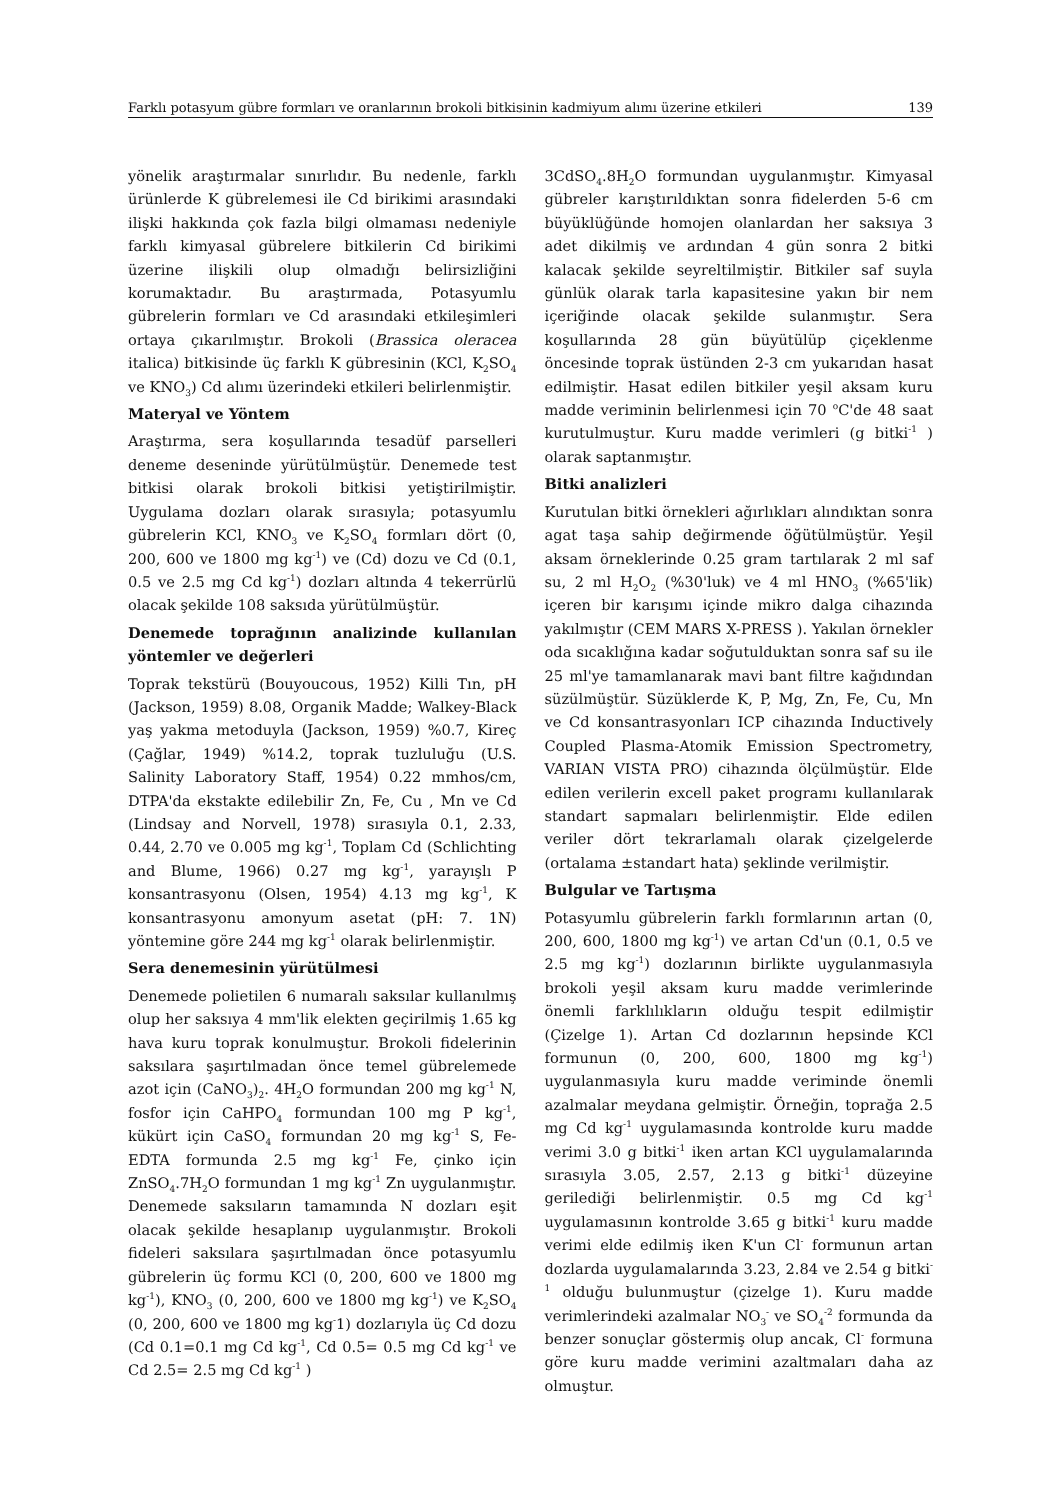Farklı potasyum gübre formları ve oranlarının brokoli bitkisinin kadmiyum alımı üzerine etkileri 139
yönelik araştırmalar sınırlıdır. Bu nedenle, farklı ürünlerde K gübrelemesi ile Cd birikimi arasındaki ilişki hakkında çok fazla bilgi olmaması nedeniyle farklı kimyasal gübrelere bitkilerin Cd birikimi üzerine ilişkili olup olmadığı belirsizliğini korumaktadır. Bu araştırmada, Potasyumlu gübrelerin formları ve Cd arasındaki etkileşimleri ortaya çıkarılmıştır. Brokoli (Brassica oleracea italica) bitkisinde üç farklı K gübresinin (KCl, K<sub>2</sub>SO<sub>4</sub> ve KNO<sub>3</sub>) Cd alımı üzerindeki etkileri belirlenmiştir.
Materyal ve Yöntem
Araştırma, sera koşullarında tesadüf parselleri deneme deseninde yürütülmüştür. Denemede test bitkisi olarak brokoli bitkisi yetiştirilmiştir. Uygulama dozları olarak sırasıyla; potasyumlu gübrelerin KCl, KNO<sub>3</sub> ve K<sub>2</sub>SO<sub>4</sub> formları dört (0, 200, 600 ve 1800 mg kg<sup>-1</sup>) ve (Cd) dozu ve Cd (0.1, 0.5 ve 2.5 mg Cd kg<sup>-1</sup>) dozları altında 4 tekerrürlü olacak şekilde 108 saksıda yürütülmüştür.
Denemede toprağının analizinde kullanılan yöntemler ve değerleri
Toprak tekstürü (Bouyoucous, 1952) Killi Tın, pH (Jackson, 1959) 8.08, Organik Madde; Walkey-Black yaş yakma metoduyla (Jackson, 1959) %0.7, Kireç (Çağlar, 1949) %14.2, toprak tuzluluğu (U.S. Salinity Laboratory Staff, 1954) 0.22 mmhos/cm, DTPA'da ekstakte edilebilir Zn, Fe, Cu , Mn ve Cd (Lindsay and Norvell, 1978) sırasıyla 0.1, 2.33, 0.44, 2.70 ve 0.005 mg kg<sup>-1</sup>, Toplam Cd (Schlichting and Blume, 1966) 0.27 mg kg<sup>-1</sup>, yarayışlı P konsantrasyonu (Olsen, 1954) 4.13 mg kg<sup>-1</sup>, K konsantrasyonu amonyum asetat (pH: 7. 1N) yöntemine göre 244 mg kg<sup>-1</sup> olarak belirlenmiştir.
Sera denemesinin yürütülmesi
Denemede polietilen 6 numaralı saksılar kullanılmış olup her saksıya 4 mm'lik elekten geçirilmiş 1.65 kg hava kuru toprak konulmuştur. Brokoli fidelerinin saksılara şaşırtılmadan önce temel gübrelemede azot için (CaNO<sub>3</sub>)<sub>2</sub>. 4H<sub>2</sub>O formundan 200 mg kg<sup>-1</sup> N, fosfor için CaHPO<sub>4</sub> formundan 100 mg P kg<sup>-1</sup>, kükürt için CaSO<sub>4</sub> formundan 20 mg kg<sup>-1</sup> S, Fe-EDTA formunda 2.5 mg kg<sup>-1</sup> Fe, çinko için ZnSO<sub>4</sub>.7H<sub>2</sub>O formundan 1 mg kg<sup>-1</sup> Zn uygulanmıştır. Denemede saksıların tamamında N dozları eşit olacak şekilde hesaplanıp uygulanmıştır. Brokoli fideleri saksılara şaşırtılmadan önce potasyumlu gübrelerin üç formu KCl (0, 200, 600 ve 1800 mg kg<sup>-1</sup>), KNO<sub>3</sub> (0, 200, 600 ve 1800 mg kg<sup>-1</sup>) ve K<sub>2</sub>SO<sub>4</sub> (0, 200, 600 ve 1800 mg kg<sup>-</sup>1) dozlarıyla üç Cd dozu (Cd 0.1=0.1 mg Cd kg<sup>-1</sup>, Cd 0.5= 0.5 mg Cd kg<sup>-1</sup> ve Cd 2.5= 2.5 mg Cd kg<sup>-1</sup> )
3CdSO<sub>4</sub>.8H<sub>2</sub>O formundan uygulanmıştır. Kimyasal gübreler karıştırıldıktan sonra fidelerden 5-6 cm büyüklüğünde homojen olanlardan her saksıya 3 adet dikilmiş ve ardından 4 gün sonra 2 bitki kalacak şekilde seyreltilmiştir. Bitkiler saf suyla günlük olarak tarla kapasitesine yakın bir nem içeriğinde olacak şekilde sulanmıştır. Sera koşullarında 28 gün büyütülüp çiçeklenme öncesinde toprak üstünden 2-3 cm yukarıdan hasat edilmiştir. Hasat edilen bitkiler yeşil aksam kuru madde veriminin belirlenmesi için 70 <sup>o</sup>C'de 48 saat kurutulmuştur. Kuru madde verimleri (g bitki<sup>-1</sup> ) olarak saptanmıştır.
Bitki analizleri
Kurutulan bitki örnekleri ağırlıkları alındıktan sonra agat taşa sahip değirmende öğütülmüştür. Yeşil aksam örneklerinde 0.25 gram tartılarak 2 ml saf su, 2 ml H<sub>2</sub>O<sub>2</sub> (%30'luk) ve 4 ml HNO<sub>3</sub> (%65'lik) içeren bir karışımı içinde mikro dalga cihazında yakılmıştır (CEM MARS X-PRESS ). Yakılan örnekler oda sıcaklığına kadar soğutulduktan sonra saf su ile 25 ml'ye tamamlanarak mavi bant filtre kağıdından süzülmüştür. Süzüklerde K, P, Mg, Zn, Fe, Cu, Mn ve Cd konsantrasyonları ICP cihazında Inductively Coupled Plasma-Atomik Emission Spectrometry, VARIAN VISTA PRO) cihazında ölçülmüştür. Elde edilen verilerin excell paket programı kullanılarak standart sapmaları belirlenmiştir. Elde edilen veriler dört tekrarlamalı olarak çizelgelerde (ortalama ±standart hata) şeklinde verilmiştir.
Bulgular ve Tartışma
Potasyumlu gübrelerin farklı formlarının artan (0, 200, 600, 1800 mg kg<sup>-1</sup>) ve artan Cd'un (0.1, 0.5 ve 2.5 mg kg<sup>-1</sup>) dozlarının birlikte uygulanmasıyla brokoli yeşil aksam kuru madde verimlerinde önemli farklılıkların olduğu tespit edilmiştir (Çizelge 1). Artan Cd dozlarının hepsinde KCl formunun (0, 200, 600, 1800 mg kg<sup>-1</sup>) uygulanmasıyla kuru madde veriminde önemli azalmalar meydana gelmiştir. Örneğin, toprağa 2.5 mg Cd kg<sup>-1</sup> uygulamasında kontrolde kuru madde verimi 3.0 g bitki<sup>-1</sup> iken artan KCl uygulamalarında sırasıyla 3.05, 2.57, 2.13 g bitki<sup>-1</sup> düzeyine gerilediği belirlenmiştir. 0.5 mg Cd kg<sup>-1</sup> uygulamasının kontrolde 3.65 g bitki<sup>-1</sup> kuru madde verimi elde edilmiş iken K'un Cl<sup>-</sup> formunun artan dozlarda uygulamalarında 3.23, 2.84 ve 2.54 g bitki<sup>-1</sup> olduğu bulunmuştur (çizelge 1). Kuru madde verimlerindeki azalmalar NO<sub>3</sub><sup>-</sup> ve SO<sub>4</sub><sup>-2</sup> formunda da benzer sonuçlar göstermiş olup ancak, Cl<sup>-</sup> formuna göre kuru madde verimini azaltmaları daha az olmuştur.